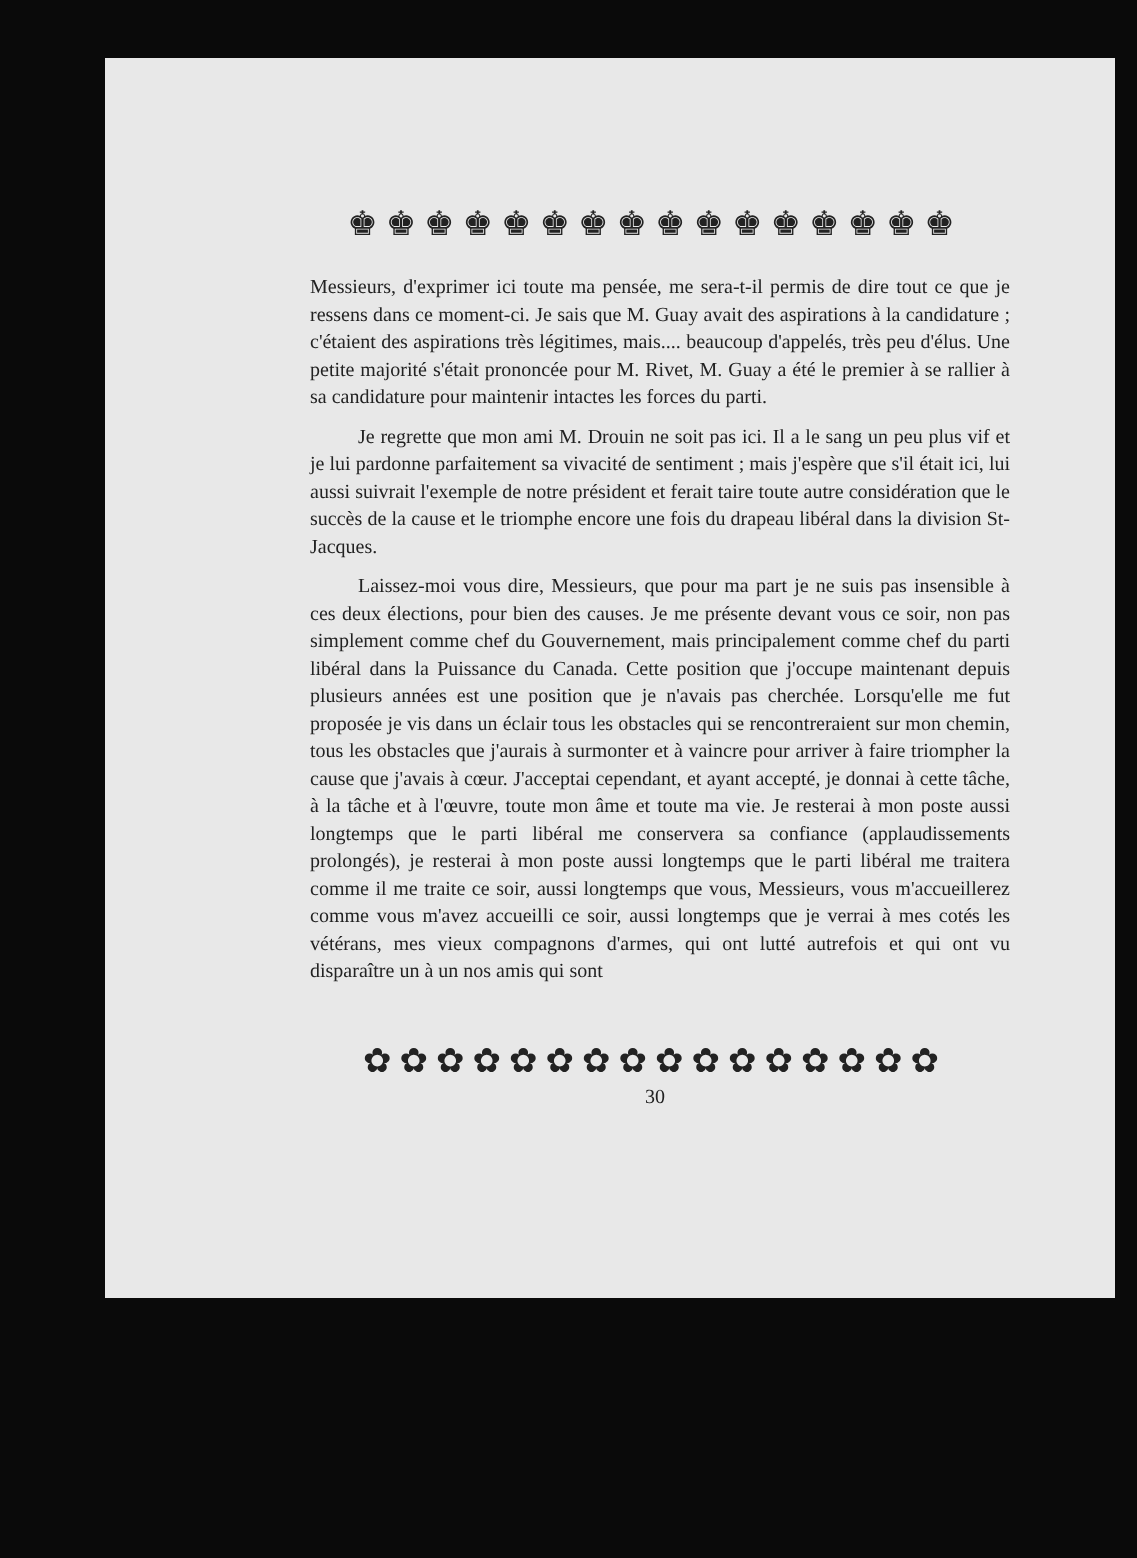♚♚♚♚♚♚♚♚♚♚♚♚♚♚♚♚
Messieurs, d'exprimer ici toute ma pensée, me sera-t-il permis de dire tout ce que je ressens dans ce moment-ci. Je sais que M. Guay avait des aspirations à la candidature ; c'étaient des aspirations très légitimes, mais.... beaucoup d'appelés, très peu d'élus. Une petite majorité s'était prononcée pour M. Rivet, M. Guay a été le premier à se rallier à sa candidature pour maintenir intactes les forces du parti.
Je regrette que mon ami M. Drouin ne soit pas ici. Il a le sang un peu plus vif et je lui pardonne parfaitement sa vivacité de sentiment ; mais j'espère que s'il était ici, lui aussi suivrait l'exemple de notre président et ferait taire toute autre considération que le succès de la cause et le triomphe encore une fois du drapeau libéral dans la division St-Jacques.
Laissez-moi vous dire, Messieurs, que pour ma part je ne suis pas insensible à ces deux élections, pour bien des causes. Je me présente devant vous ce soir, non pas simplement comme chef du Gouvernement, mais principalement comme chef du parti libéral dans la Puissance du Canada. Cette position que j'occupe maintenant depuis plusieurs années est une position que je n'avais pas cherchée. Lorsqu'elle me fut proposée je vis dans un éclair tous les obstacles qui se rencontreraient sur mon chemin, tous les obstacles que j'aurais à surmonter et à vaincre pour arriver à faire triompher la cause que j'avais à cœur. J'acceptai cependant, et ayant accepté, je donnai à cette tâche, à la tâche et à l'œuvre, toute mon âme et toute ma vie. Je resterai à mon poste aussi longtemps que le parti libéral me conservera sa confiance (applaudissements prolongés), je resterai à mon poste aussi longtemps que le parti libéral me traitera comme il me traite ce soir, aussi longtemps que vous, Messieurs, vous m'accueillerez comme vous m'avez accueilli ce soir, aussi longtemps que je verrai à mes cotés les vétérans, mes vieux compagnons d'armes, qui ont lutté autrefois et qui ont vu disparaître un à un nos amis qui sont
✿✿✿✿✿✿✿✿✿✿✿✿✿✿✿✿
30